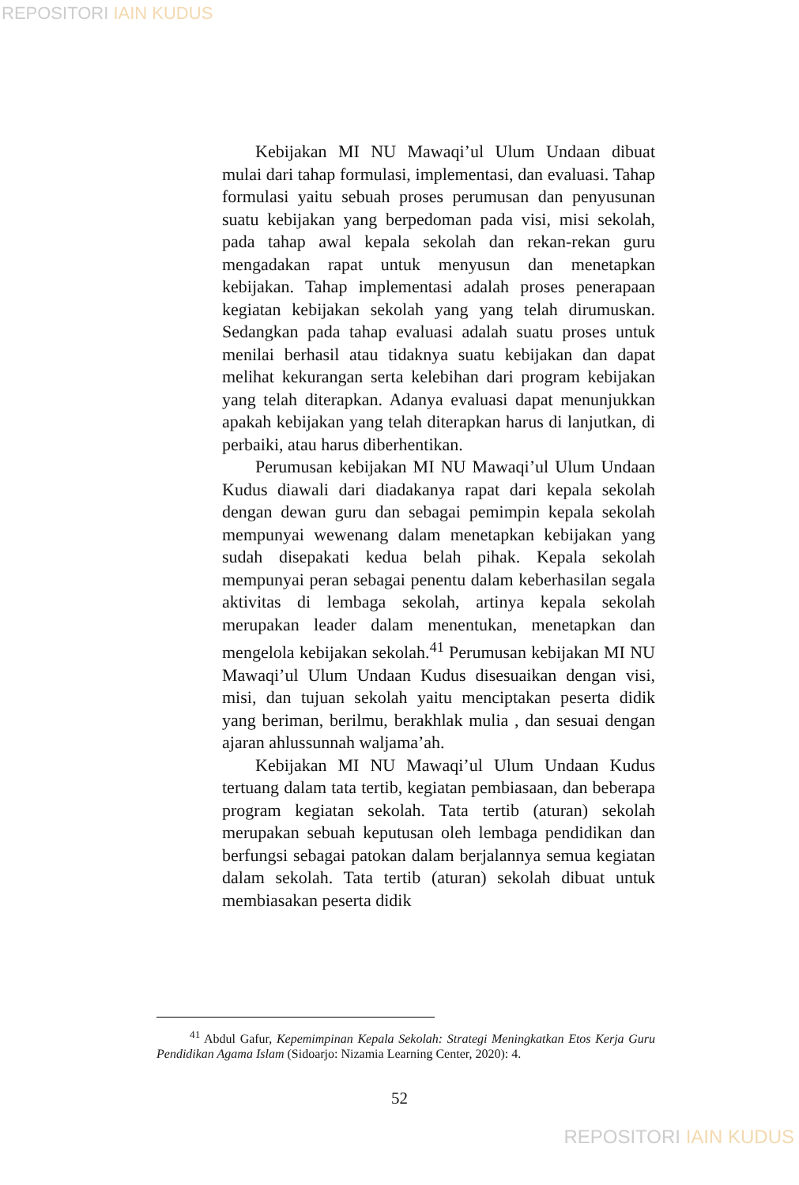REPOSITORI IAIN KUDUS
Kebijakan MI NU Mawaqi’ul Ulum Undaan dibuat mulai dari tahap formulasi, implementasi, dan evaluasi. Tahap formulasi yaitu sebuah proses perumusan dan penyusunan suatu kebijakan yang berpedoman pada visi, misi sekolah, pada tahap awal kepala sekolah dan rekan-rekan guru mengadakan rapat untuk menyusun dan menetapkan kebijakan. Tahap implementasi adalah proses penerapaan kegiatan kebijakan sekolah yang yang telah dirumuskan. Sedangkan pada tahap evaluasi adalah suatu proses untuk menilai berhasil atau tidaknya suatu kebijakan dan dapat melihat kekurangan serta kelebihan dari program kebijakan yang telah diterapkan. Adanya evaluasi dapat menunjukkan apakah kebijakan yang telah diterapkan harus di lanjutkan, di perbaiki, atau harus diberhentikan.
Perumusan kebijakan MI NU Mawaqi’ul Ulum Undaan Kudus diawali dari diadakanya rapat dari kepala sekolah dengan dewan guru dan sebagai pemimpin kepala sekolah mempunyai wewenang dalam menetapkan kebijakan yang sudah disepakati kedua belah pihak. Kepala sekolah mempunyai peran sebagai penentu dalam keberhasilan segala aktivitas di lembaga sekolah, artinya kepala sekolah merupakan leader dalam menentukan, menetapkan dan mengelola kebijakan sekolah.<sup>41</sup> Perumusan kebijakan MI NU Mawaqi’ul Ulum Undaan Kudus disesuaikan dengan visi, misi, dan tujuan sekolah yaitu menciptakan peserta didik yang beriman, berilmu, berakhlak mulia , dan sesuai dengan ajaran ahlussunnah waljama’ah.
Kebijakan MI NU Mawaqi’ul Ulum Undaan Kudus tertuang dalam tata tertib, kegiatan pembiasaan, dan beberapa program kegiatan sekolah. Tata tertib (aturan) sekolah merupakan sebuah keputusan oleh lembaga pendidikan dan berfungsi sebagai patokan dalam berjalannya semua kegiatan dalam sekolah. Tata tertib (aturan) sekolah dibuat untuk membiasakan peserta didik
<sup>41</sup> Abdul Gafur, Kepemimpinan Kepala Sekolah: Strategi Meningkatkan Etos Kerja Guru Pendidikan Agama Islam (Sidoarjo: Nizamia Learning Center, 2020): 4.
52
REPOSITORI IAIN KUDUS